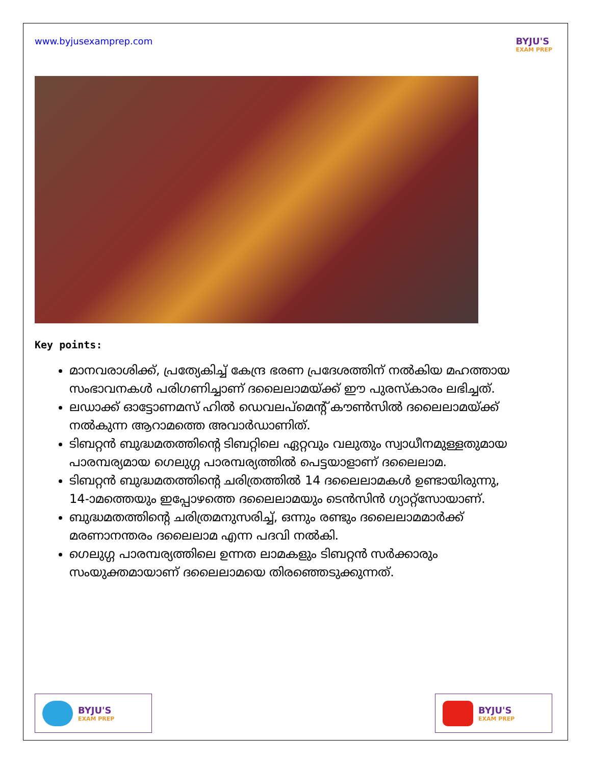www.byjusexamprep.com BYJU'S
EXAM PREP
Key points:
മാനവരാശിക്ക്, പ്രത്യേകിച്ച് കേന്ദ്ര ഭരണ പ്രദേശത്തിന് നൽകിയ മഹത്തായ സംഭാവനകൾ പരിഗണിച്ചാണ് ദലൈലാമയ്ക്ക് ഈ പുരസ്കാരം ലഭിച്ചത്.
ലഡാക്ക് ഓട്ടോണമസ് ഹിൽ ഡെവലപ്മെന്റ് കൗൺസിൽ ദലൈലാമയ്ക്ക് നൽകുന്ന ആറാമത്തെ അവാർഡാണിത്.
ടിബറ്റൻ ബുദ്ധമതത്തിന്റെ ടിബറ്റിലെ ഏറ്റവും വലുതും സ്വാധീനമുള്ളതുമായ പാരമ്പര്യമായ ഗെലുഗ്ഗ പാരമ്പര്യത്തിൽ പെട്ടയാളാണ് ദലൈലാമ.
ടിബറ്റൻ ബുദ്ധമതത്തിന്റെ ചരിത്രത്തിൽ 14 ദലൈലാമകൾ ഉണ്ടായിരുന്നു, 14-ാമത്തെയും ഇപ്പോഴത്തെ ദലൈലാമയും ടെൻസിൻ ഗ്യാറ്റ്സോയാണ്.
ബുദ്ധമതത്തിന്റെ ചരിത്രമനുസരിച്ച്, ഒന്നും രണ്ടും ദലൈലാമമാർക്ക് മരണാനന്തരം ദലൈലാമ എന്ന പദവി നൽകി.
ഗെലുഗ്ഗ പാരമ്പര്യത്തിലെ ഉന്നത ലാമകളും ടിബറ്റൻ സർക്കാരും സംയുക്തമായാണ് ദലൈലാമയെ തിരഞ്ഞെടുക്കുന്നത്.
BYJU'S
EXAM PREP
BYJU'S
EXAM PREP